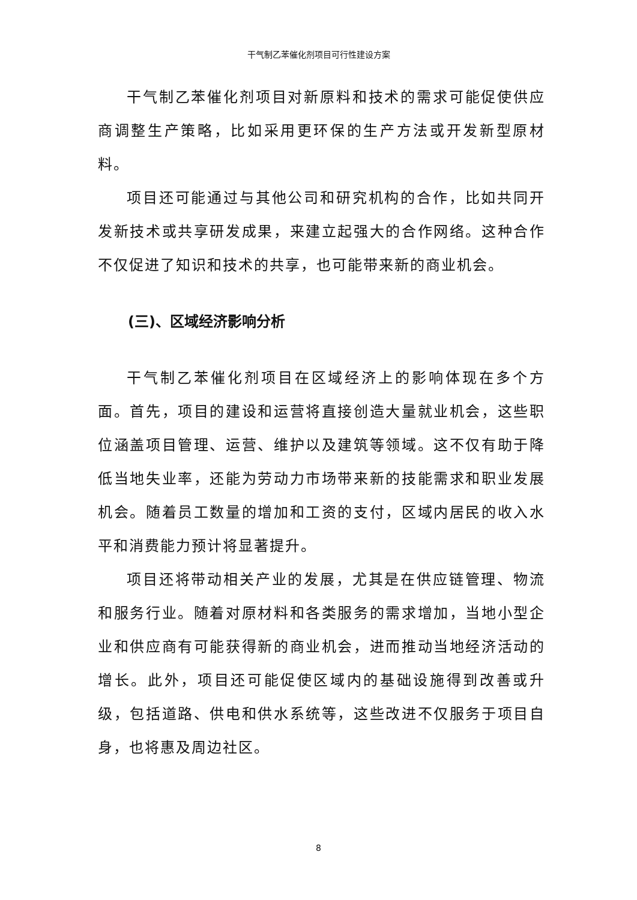干气制乙苯催化剂项目可行性建设方案
干气制乙苯催化剂项目对新原料和技术的需求可能促使供应商调整生产策略，比如采用更环保的生产方法或开发新型原材料。
项目还可能通过与其他公司和研究机构的合作，比如共同开发新技术或共享研发成果，来建立起强大的合作网络。这种合作不仅促进了知识和技术的共享，也可能带来新的商业机会。
(三)、区域经济影响分析
干气制乙苯催化剂项目在区域经济上的影响体现在多个方面。首先，项目的建设和运营将直接创造大量就业机会，这些职位涵盖项目管理、运营、维护以及建筑等领域。这不仅有助于降低当地失业率，还能为劳动力市场带来新的技能需求和职业发展机会。随着员工数量的增加和工资的支付，区域内居民的收入水平和消费能力预计将显著提升。
项目还将带动相关产业的发展，尤其是在供应链管理、物流和服务行业。随着对原材料和各类服务的需求增加，当地小型企业和供应商有可能获得新的商业机会，进而推动当地经济活动的增长。此外，项目还可能促使区域内的基础设施得到改善或升级，包括道路、供电和供水系统等，这些改进不仅服务于项目自身，也将惠及周边社区。
8